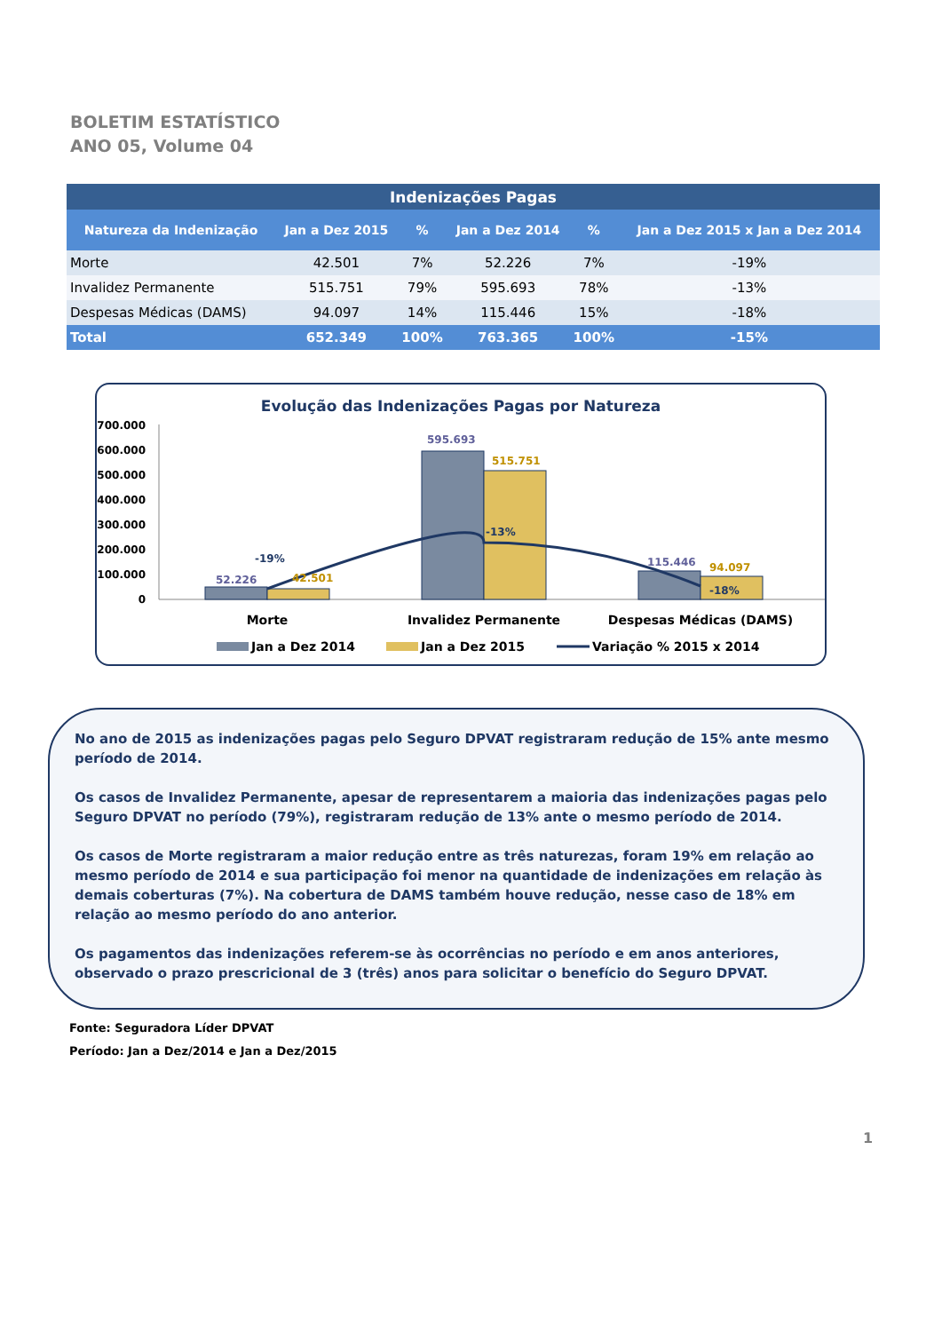BOLETIM ESTATÍSTICO
ANO 05, Volume 04
| Indenizações Pagas | | | | | |
| --- | --- | --- | --- | --- | --- |
| Natureza da Indenização | Jan a Dez 2015 | % | Jan a Dez 2014 | % | Jan a Dez 2015 x Jan a Dez 2014 |
| Morte | 42.501 | 7% | 52.226 | 7% | -19% |
| Invalidez Permanente | 515.751 | 79% | 595.693 | 78% | -13% |
| Despesas Médicas (DAMS) | 94.097 | 14% | 115.446 | 15% | -18% |
| Total | 652.349 | 100% | 763.365 | 100% | -15% |
Evolução das Indenizações Pagas por Natureza
700.000
600.000
500.000
400.000
300.000
200.000
100.000
0
52.226
595.693
115.446
42.501
515.751
94.097
-19%
-13%
-18%
Morte
Invalidez Permanente
Despesas Médicas (DAMS)
Jan a Dez 2014
Jan a Dez 2015
Variação % 2015 x 2014
No ano de 2015 as indenizações pagas pelo Seguro DPVAT registraram redução de 15% ante mesmo período de 2014.
Os casos de Invalidez Permanente, apesar de representarem a maioria das indenizações pagas pelo Seguro DPVAT no período (79%), registraram redução de 13% ante o mesmo período de 2014.
Os casos de Morte registraram a maior redução entre as três naturezas, foram 19% em relação ao mesmo período de 2014 e sua participação foi menor na quantidade de indenizações em relação às demais coberturas (7%). Na cobertura de DAMS também houve redução, nesse caso de 18% em relação ao mesmo período do ano anterior.
Os pagamentos das indenizações referem-se às ocorrências no período e em anos anteriores, observado o prazo prescricional de 3 (três) anos para solicitar o benefício do Seguro DPVAT.
Fonte: Seguradora Líder DPVAT
Período: Jan a Dez/2014 e Jan a Dez/2015
1